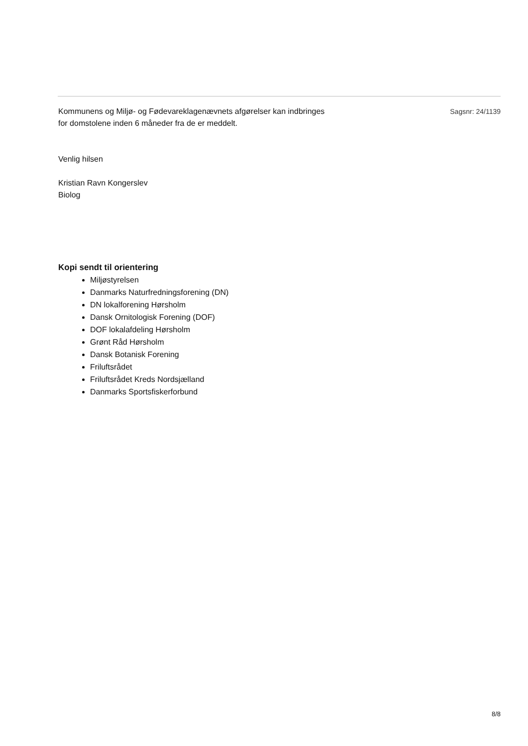Kommunens og Miljø- og Fødevareklagenævnets afgørelser kan indbringes
for domstolene inden 6 måneder fra de er meddelt.
Sagsnr: 24/1139
Venlig hilsen
Kristian Ravn Kongerslev
Biolog
Kopi sendt til orientering
Miljøstyrelsen
Danmarks Naturfredningsforening (DN)
DN lokalforening Hørsholm
Dansk Ornitologisk Forening (DOF)
DOF lokalafdeling Hørsholm
Grønt Råd Hørsholm
Dansk Botanisk Forening
Friluftsrådet
Friluftsrådet Kreds Nordsjælland
Danmarks Sportsfiskerforbund
8/8